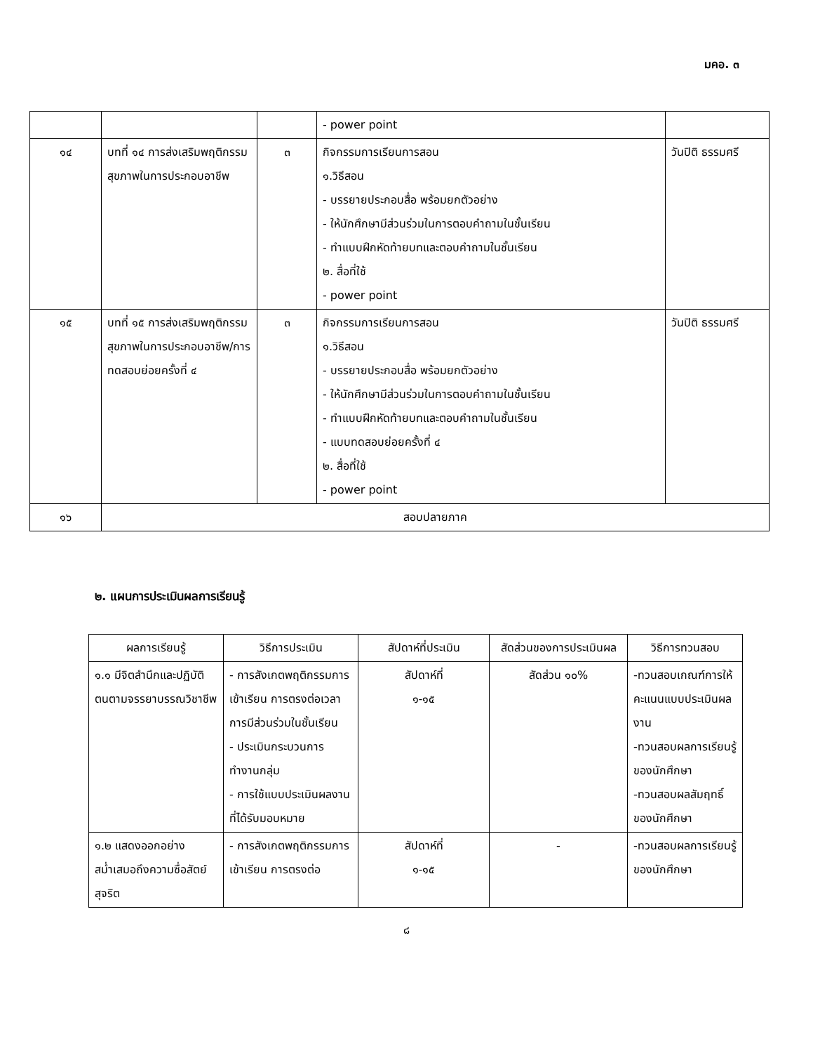มคอ. ๓
| | | | - power point | |
| ๑๔ | บทที่ ๑๔ การส่งเสริมพฤติกรรมสุขภาพในการประกอบอาชีพ | ๓ | กิจกรรมการเรียนการสอน ๑.วิธีสอน - บรรยายประกอบสื่อ พร้อมยกตัวอย่าง - ให้นักศึกษามีส่วนร่วมในการตอบคำถามในชั้นเรียน - ทำแบบฝึกหัดท้ายบทและตอบคำถามในชั้นเรียน ๒. สื่อที่ใช้ - power point | วันปิติ ธรรมศรี |
| ๑๕ | บทที่ ๑๕ การส่งเสริมพฤติกรรมสุขภาพในการประกอบอาชีพ/การทดสอบย่อยครั้งที่ ๔ | ๓ | กิจกรรมการเรียนการสอน ๑.วิธีสอน - บรรยายประกอบสื่อ พร้อมยกตัวอย่าง - ให้นักศึกษามีส่วนร่วมในการตอบคำถามในชั้นเรียน - ทำแบบฝึกหัดท้ายบทและตอบคำถามในชั้นเรียน - แบบทดสอบย่อยครั้งที่ ๔ ๒. สื่อที่ใช้ - power point | วันปิติ ธรรมศรี |
| ๑๖ | สอบปลายภาค | | | |
๒. แผนการประเมินผลการเรียนรู้
| ผลการเรียนรู้ | วิธีการประเมิน | สัปดาห์ที่ประเมิน | สัดส่วนของการประเมินผล | วิธีการทวนสอบ |
| --- | --- | --- | --- | --- |
| ๑.๑ มีจิตสำนึกและปฏิบัติตนตามจรรยาบรรณวิชาชีพ | - การสังเกตพฤติกรรมการเข้าเรียน การตรงต่อเวลา การมีส่วนร่วมในชั้นเรียน - ประเมินกระบวนการทำงานกลุ่ม - การใช้แบบประเมินผลงานที่ได้รับมอบหมาย | สัปดาห์ที่ ๑-๑๕ | สัดส่วน ๑๐% | -ทวนสอบเกณฑ์การให้คะแนนแบบประเมินผลงาน -ทวนสอบผลการเรียนรู้ของนักศึกษา -ทวนสอบผลสัมฤทธิ์ของนักศึกษา |
| ๑.๒ แสดงออกอย่างสม่ำเสมอถึงความซื่อสัตย์สุจริต | - การสังเกตพฤติกรรมการเข้าเรียน การตรงต่อ | สัปดาห์ที่ ๑-๑๕ | - | -ทวนสอบผลการเรียนรู้ของนักศึกษา |
๘